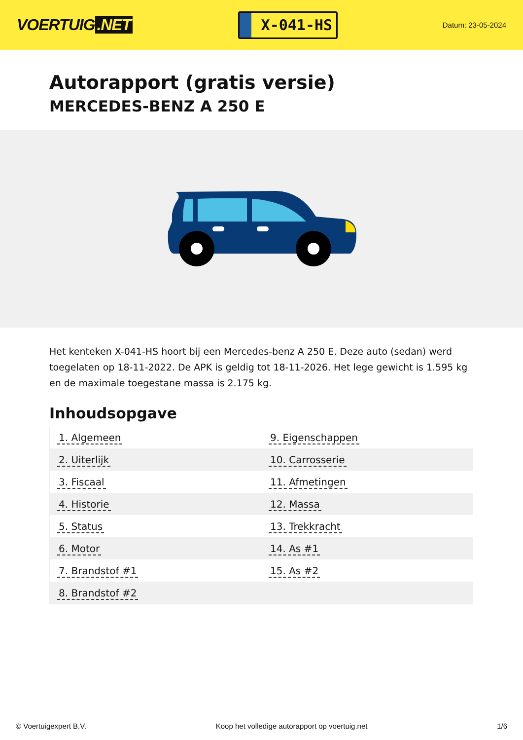VOERTUIG.NET
X-041-HS
Datum: 23-05-2024
Autorapport (gratis versie)
MERCEDES-BENZ A 250 E
Het kenteken X-041-HS hoort bij een Mercedes-benz A 250 E. Deze auto (sedan) werd toegelaten op 18-11-2022. De APK is geldig tot 18-11-2026. Het lege gewicht is 1.595 kg en de maximale toegestane massa is 2.175 kg.
Inhoudsopgave
| 1. Algemeen | 9. Eigenschappen |
| 2. Uiterlijk | 10. Carrosserie |
| 3. Fiscaal | 11. Afmetingen |
| 4. Historie | 12. Massa |
| 5. Status | 13. Trekkracht |
| 6. Motor | 14. As #1 |
| 7. Brandstof #1 | 15. As #2 |
| 8. Brandstof #2 | |
© Voertuigexpert B.V. Koop het volledige autorapport op voertuig.net 1/6